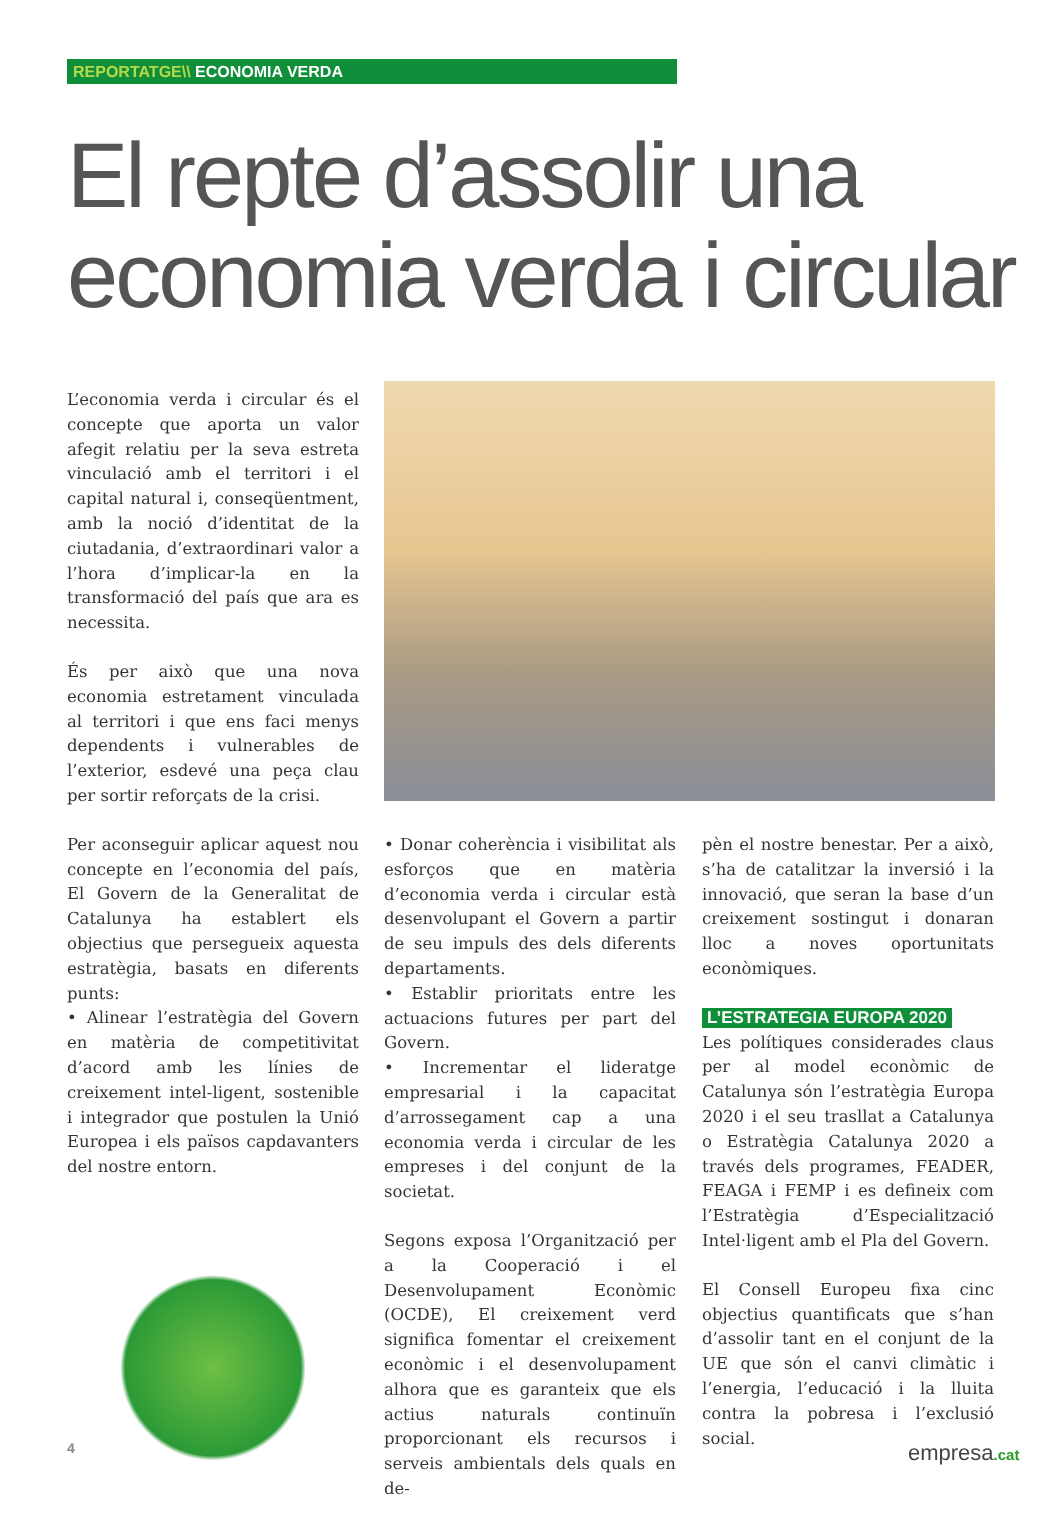REPORTATGE\\ ECONOMIA VERDA
El repte d’assolir una
economia verda i circular
L’economia verda i circular és el concepte que aporta un valor afegit relatiu per la seva estreta vinculació amb el territori i el capital natural i, conseqüentment, amb la noció d’identitat de la ciutadania, d’extraordinari valor a l’hora d’implicar-la en la transformació del país que ara es necessita.
És per això que una nova economia estretament vinculada al territori i que ens faci menys dependents i vulnerables de l’exterior, esdevé una peça clau per sortir reforçats de la crisi.
Per aconseguir aplicar aquest nou concepte en l’economia del país, El Govern de la Generalitat de Catalunya ha establert els objectius que persegueix aquesta estratègia, basats en diferents punts:
• Alinear l’estratègia del Govern en matèria de competitivitat d’acord amb les línies de creixement intel-ligent, sostenible i integrador que postulen la Unió Europea i els països capdavanters del nostre entorn.
• Donar coherència i visibilitat als esforços que en matèria d’economia verda i circular està desenvolupant el Govern a partir de seu impuls des dels diferents departaments.
• Establir prioritats entre les actuacions futures per part del Govern.
• Incrementar el lideratge empresarial i la capacitat d’arrossegament cap a una economia verda i circular de les empreses i del conjunt de la societat.
Segons exposa l’Organització per a la Cooperació i el Desenvolupament Econòmic (OCDE), El creixement verd significa fomentar el creixement econòmic i el desenvolupament alhora que es garanteix que els actius naturals continuïn proporcionant els recursos i serveis ambientals dels quals en de-
pèn el nostre benestar. Per a això, s’ha de catalitzar la inversió i la innovació, que seran la base d’un creixement sostingut i donaran lloc a noves oportunitats econòmiques.
L’ESTRATEGIA EUROPA 2020
Les polítiques considerades claus per al model econòmic de Catalunya són l’estratègia Europa 2020 i el seu trasllat a Catalunya o Estratègia Catalunya 2020 a través dels programes, FEADER, FEAGA i FEMP i es defineix com l’Estratègia d’Especialització Intel·ligent amb el Pla del Govern.
El Consell Europeu fixa cinc objectius quantificats que s’han d’assolir tant en el conjunt de la UE que són el canvi climàtic i l’energia, l’educació i la lluita contra la pobresa i l’exclusió social.
4 empresa.cat